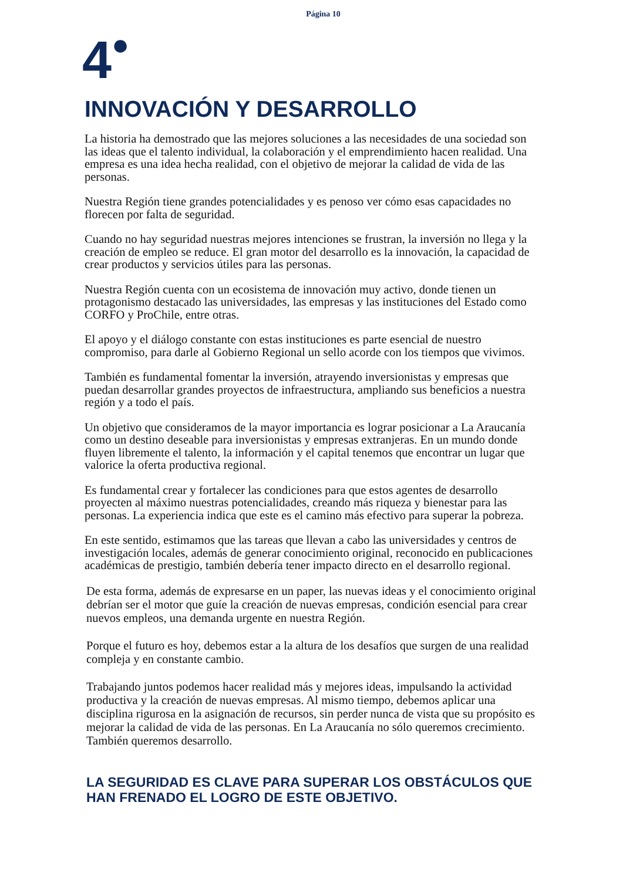Página 10
4<sup>●</sup>
INNOVACIÓN Y DESARROLLO
La historia ha demostrado que las mejores soluciones a las necesidades de una sociedad son las ideas que el talento individual, la colaboración y el emprendimiento hacen realidad. Una empresa es una idea hecha realidad, con el objetivo de mejorar la calidad de vida de las personas.
Nuestra Región tiene grandes potencialidades y es penoso ver cómo esas capacidades no florecen por falta de seguridad.
Cuando no hay seguridad nuestras mejores intenciones se frustran, la inversión no llega y la creación de empleo se reduce. El gran motor del desarrollo es la innovación, la capacidad de crear productos y servicios útiles para las personas.
Nuestra Región cuenta con un ecosistema de innovación muy activo, donde tienen un protagonismo destacado las universidades, las empresas y las instituciones del Estado como CORFO y ProChile, entre otras.
El apoyo y el diálogo constante con estas instituciones es parte esencial de nuestro compromiso, para darle al Gobierno Regional un sello acorde con los tiempos que vivimos.
También es fundamental fomentar la inversión, atrayendo inversionistas y empresas que puedan desarrollar grandes proyectos de infraestructura, ampliando sus beneficios a nuestra región y a todo el país.
Un objetivo que consideramos de la mayor importancia es lograr posicionar a La Araucanía como un destino deseable para inversionistas y empresas extranjeras. En un mundo donde fluyen libremente el talento, la información y el capital tenemos que encontrar un lugar que valorice la oferta productiva regional.
Es fundamental crear y fortalecer las condiciones para que estos agentes de desarrollo proyecten al máximo nuestras potencialidades, creando más riqueza y bienestar para las personas. La experiencia indica que este es el camino más efectivo para superar la pobreza.
En este sentido, estimamos que las tareas que llevan a cabo las universidades y centros de investigación locales, además de generar conocimiento original, reconocido en publicaciones académicas de prestigio, también debería tener impacto directo en el desarrollo regional.
De esta forma, además de expresarse en un paper, las nuevas ideas y el conocimiento original debrían ser el motor que guíe la creación de nuevas empresas, condición esencial para crear nuevos empleos, una demanda urgente en nuestra Región.
Porque el futuro es hoy, debemos estar a la altura de los desafíos que surgen de una realidad compleja y en constante cambio.
Trabajando juntos podemos hacer realidad más y mejores ideas, impulsando la actividad productiva y la creación de nuevas empresas. Al mismo tiempo, debemos aplicar una disciplina rigurosa en la asignación de recursos, sin perder nunca de vista que su propósito es mejorar la calidad de vida de las personas. En La Araucanía no sólo queremos crecimiento. También queremos desarrollo.
LA SEGURIDAD ES CLAVE PARA SUPERAR LOS OBSTÁCULOS QUE HAN FRENADO EL LOGRO DE ESTE OBJETIVO.